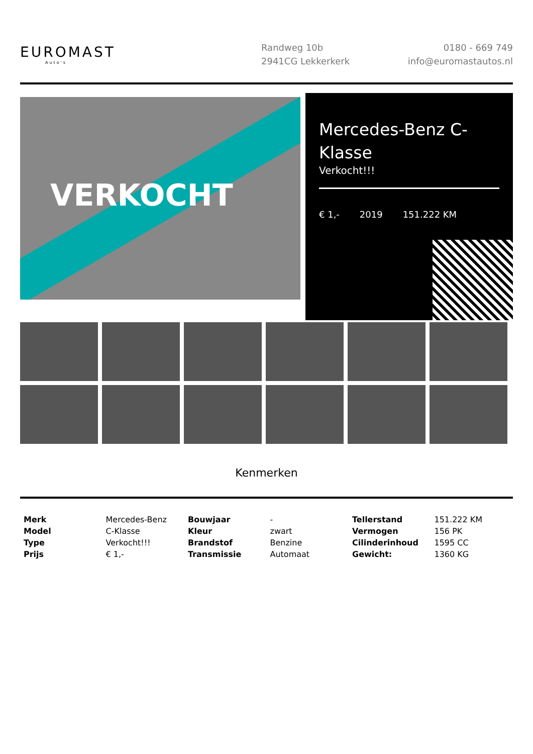EUROMAST
Auto's
Randweg 10b
2941CG Lekkerkerk
0180 - 669 749
info@euromastautos.nl
VERKOCHT
Mercedes-Benz C-Klasse
Verkocht!!!
€ 1,- 2019 151.222 KM
Kenmerken
| Merk | Mercedes-Benz | Bouwjaar | - | Tellerstand | 151.222 KM |
| Model | C-Klasse | Kleur | zwart | Vermogen | 156 PK |
| Type | Verkocht!!! | Brandstof | Benzine | Cilinderinhoud | 1595 CC |
| Prijs | € 1,- | Transmissie | Automaat | Gewicht: | 1360 KG |